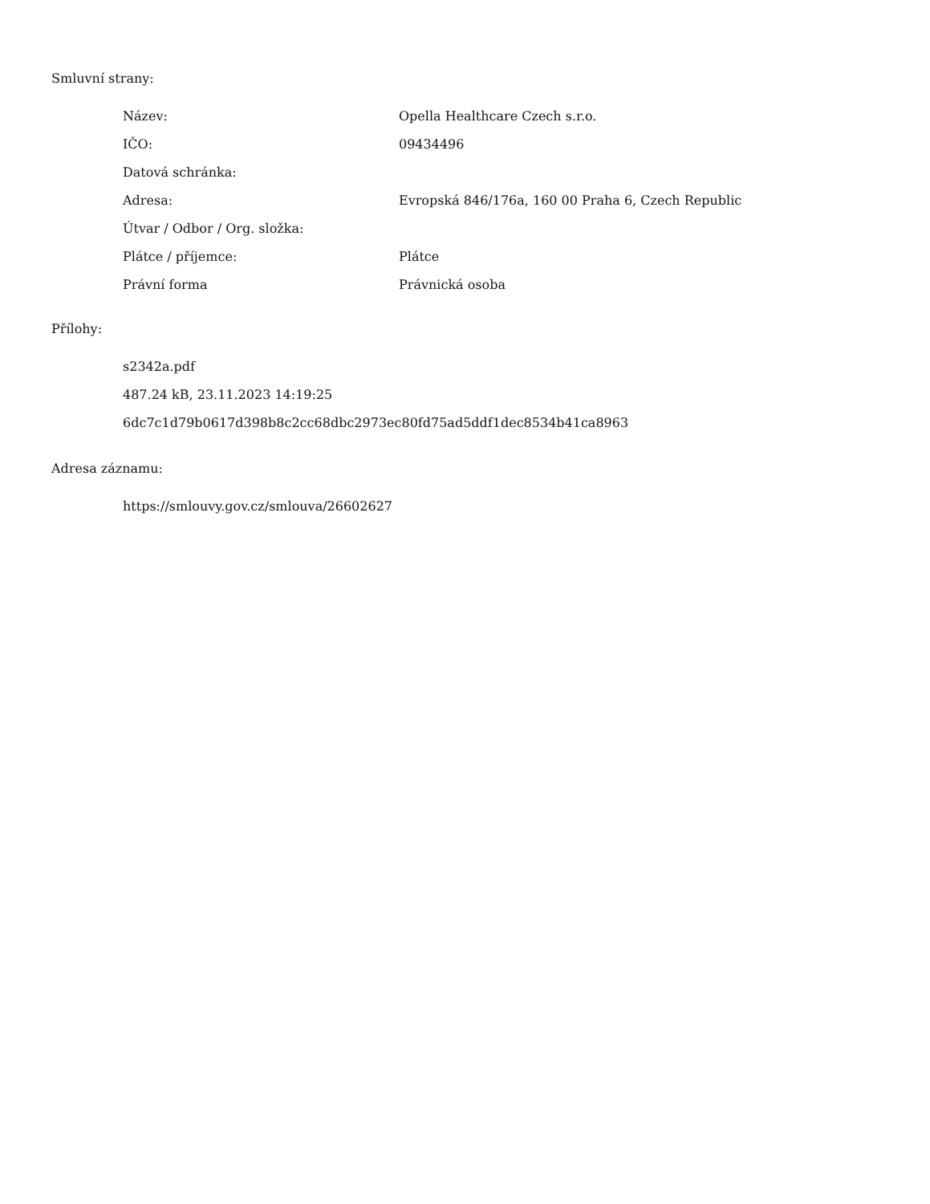Smluvní strany:
| Název: | Opella Healthcare Czech s.r.o. |
| IČO: | 09434496 |
| Datová schránka: | |
| Adresa: | Evropská 846/176a, 160 00 Praha 6, Czech Republic |
| Útvar / Odbor / Org. složka: | |
| Plátce / příjemce: | Plátce |
| Právní forma | Právnická osoba |
Přílohy:
s2342a.pdf
487.24 kB, 23.11.2023 14:19:25
6dc7c1d79b0617d398b8c2cc68dbc2973ec80fd75ad5ddf1dec8534b41ca8963
Adresa záznamu:
https://smlouvy.gov.cz/smlouva/26602627